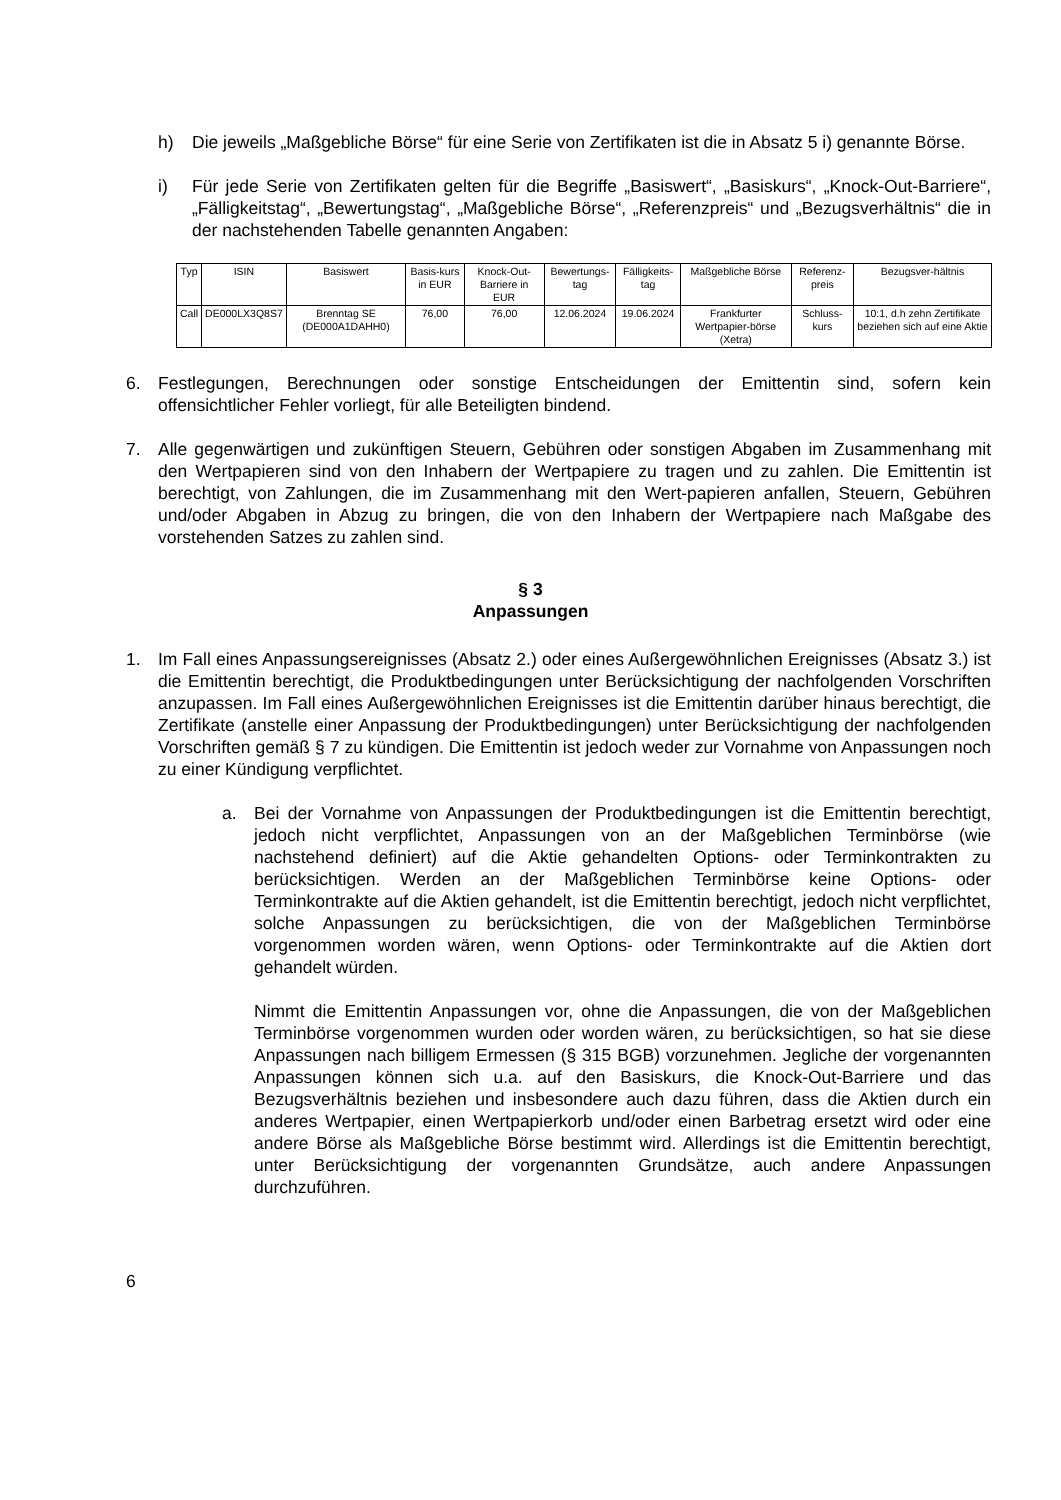h) Die jeweils „Maßgebliche Börse“ für eine Serie von Zertifikaten ist die in Absatz 5 i) genannte Börse.
i) Für jede Serie von Zertifikaten gelten für die Begriffe „Basiswert“, „Basiskurs“, „Knock-Out-Barriere“, „Fälligkeitstag“, „Bewertungstag“, „Maßgebliche Börse“, „Referenzpreis“ und „Bezugsverhältnis“ die in der nachstehenden Tabelle genannten Angaben:
| Typ | ISIN | Basiswert | Basis-kurs in EUR | Knock-Out-Barriere in EUR | Bewertungs-tag | Fälligkeits-tag | Maßgebliche Börse | Referenz-preis | Bezugsver-hältnis |
| --- | --- | --- | --- | --- | --- | --- | --- | --- | --- |
| Call | DE000LX3Q8S7 | Brenntag SE (DE000A1DAHH0) | 76,00 | 76,00 | 12.06.2024 | 19.06.2024 | Frankfurter Wertpapier-börse (Xetra) | Schluss-kurs | 10:1, d.h zehn Zertifikate beziehen sich auf eine Aktie |
6. Festlegungen, Berechnungen oder sonstige Entscheidungen der Emittentin sind, sofern kein offensichtlicher Fehler vorliegt, für alle Beteiligten bindend.
7. Alle gegenwärtigen und zukünftigen Steuern, Gebühren oder sonstigen Abgaben im Zusammenhang mit den Wertpapieren sind von den Inhabern der Wertpapiere zu tragen und zu zahlen. Die Emittentin ist berechtigt, von Zahlungen, die im Zusammenhang mit den Wert-papieren anfallen, Steuern, Gebühren und/oder Abgaben in Abzug zu bringen, die von den Inhabern der Wertpapiere nach Maßgabe des vorstehenden Satzes zu zahlen sind.
§ 3
Anpassungen
1. Im Fall eines Anpassungsereignisses (Absatz 2.) oder eines Außergewöhnlichen Ereignisses (Absatz 3.) ist die Emittentin berechtigt, die Produktbedingungen unter Berücksichtigung der nachfolgenden Vorschriften anzupassen. Im Fall eines Außergewöhnlichen Ereignisses ist die Emittentin darüber hinaus berechtigt, die Zertifikate (anstelle einer Anpassung der Produktbedingungen) unter Berücksichtigung der nachfolgenden Vorschriften gemäß § 7 zu kündigen. Die Emittentin ist jedoch weder zur Vornahme von Anpassungen noch zu einer Kündigung verpflichtet.
a. Bei der Vornahme von Anpassungen der Produktbedingungen ist die Emittentin berechtigt, jedoch nicht verpflichtet, Anpassungen von an der Maßgeblichen Terminbörse (wie nachstehend definiert) auf die Aktie gehandelten Options- oder Terminkontrakten zu berücksichtigen. Werden an der Maßgeblichen Terminbörse keine Options- oder Terminkontrakte auf die Aktien gehandelt, ist die Emittentin berechtigt, jedoch nicht verpflichtet, solche Anpassungen zu berücksichtigen, die von der Maßgeblichen Terminbörse vorgenommen worden wären, wenn Options- oder Terminkontrakte auf die Aktien dort gehandelt würden.
Nimmt die Emittentin Anpassungen vor, ohne die Anpassungen, die von der Maßgeblichen Terminbörse vorgenommen wurden oder worden wären, zu berücksichtigen, so hat sie diese Anpassungen nach billigem Ermessen (§ 315 BGB) vorzunehmen. Jegliche der vorgenannten Anpassungen können sich u.a. auf den Basiskurs, die Knock-Out-Barriere und das Bezugsverhältnis beziehen und insbesondere auch dazu führen, dass die Aktien durch ein anderes Wertpapier, einen Wertpapierkorb und/oder einen Barbetrag ersetzt wird oder eine andere Börse als Maßgebliche Börse bestimmt wird. Allerdings ist die Emittentin berechtigt, unter Berücksichtigung der vorgenannten Grundsätze, auch andere Anpassungen durchzuführen.
6